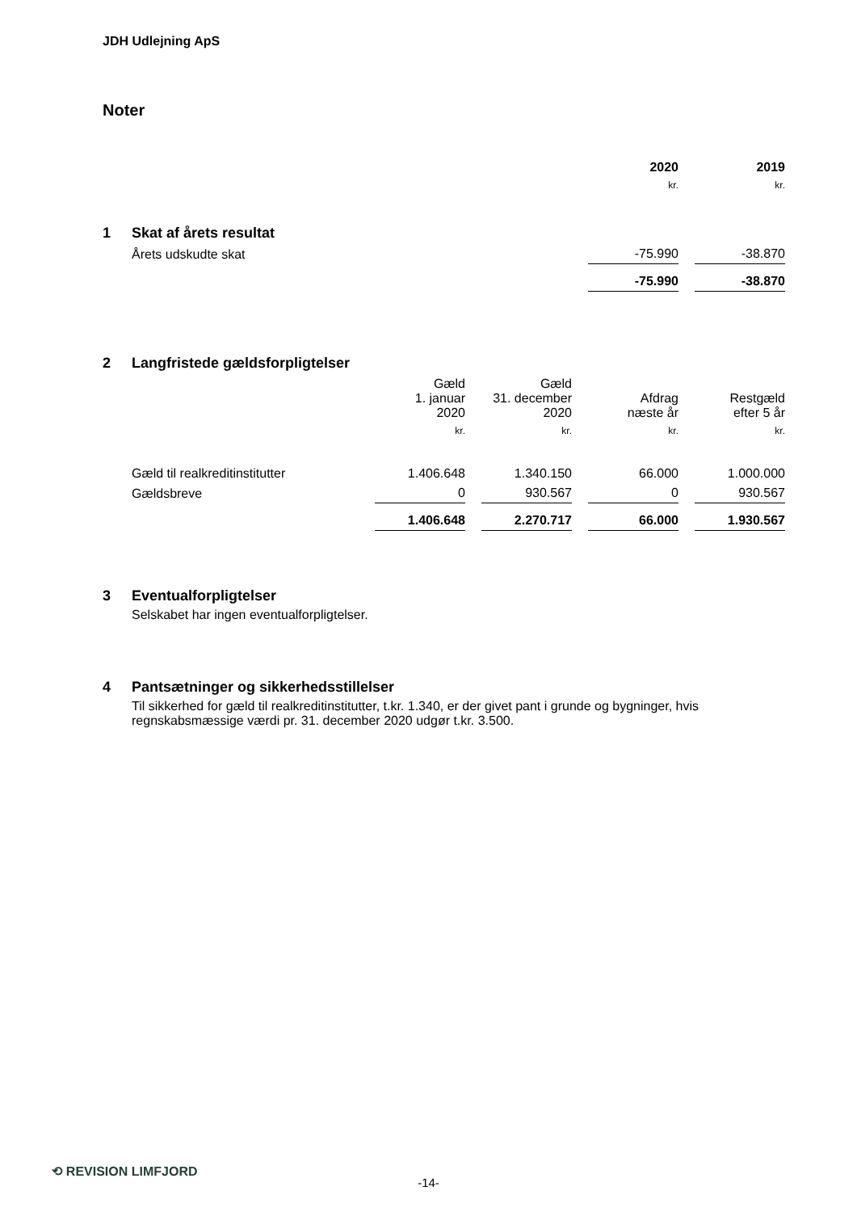JDH Udlejning ApS
Noter
| | | 2020 | | 2019 |
| | | kr. | | kr. |
| 1 | Skat af årets resultat | | | |
| | Årets udskudte skat | -75.990 | | -38.870 |
| | | -75.990 | | -38.870 |
| 2 | Langfristede gældsforpligtelser | | | | | | | |
| | | Gæld 1. januar 2020 | | Gæld 31. december 2020 | | Afdrag næste år | | Restgæld efter 5 år |
| | | kr. | | kr. | | kr. | | kr. |
| | Gæld til realkreditinstitutter | 1.406.648 | | 1.340.150 | | 66.000 | | 1.000.000 |
| | Gældsbreve | 0 | | 930.567 | | 0 | | 930.567 |
| | | 1.406.648 | | 2.270.717 | | 66.000 | | 1.930.567 |
3 Eventualforpligtelser
Selskabet har ingen eventualforpligtelser.
4 Pantsætninger og sikkerhedsstillelser
Til sikkerhed for gæld til realkreditinstitutter, t.kr. 1.340, er der givet pant i grunde og bygninger, hvis regnskabsmæssige værdi pr. 31. december 2020 udgør t.kr. 3.500.
⟲ REVISION LIMFJORD
-14-